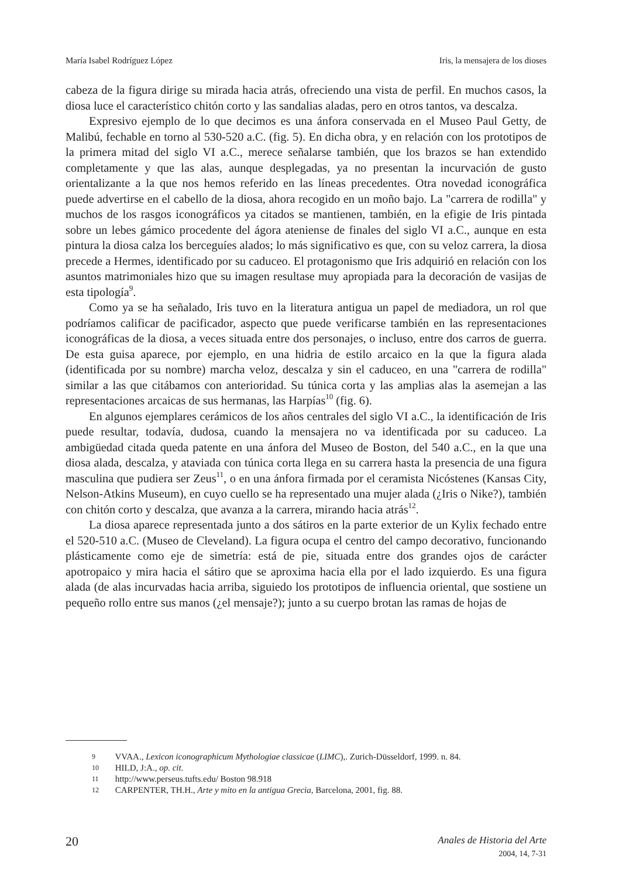María Isabel Rodríguez López Iris, la mensajera de los dioses
cabeza de la figura dirige su mirada hacia atrás, ofreciendo una vista de perfil. En muchos casos, la diosa luce el característico chitón corto y las sandalias aladas, pero en otros tantos, va descalza.
Expresivo ejemplo de lo que decimos es una ánfora conservada en el Museo Paul Getty, de Malibú, fechable en torno al 530-520 a.C. (fig. 5). En dicha obra, y en relación con los prototipos de la primera mitad del siglo VI a.C., merece señalarse también, que los brazos se han extendido completamente y que las alas, aunque desplegadas, ya no presentan la incurvación de gusto orientalizante a la que nos hemos referido en las líneas precedentes. Otra novedad iconográfica puede advertirse en el cabello de la diosa, ahora recogido en un moño bajo. La "carrera de rodilla" y muchos de los rasgos iconográficos ya citados se mantienen, también, en la efigie de Iris pintada sobre un lebes gámico procedente del ágora ateniense de finales del siglo VI a.C., aunque en esta pintura la diosa calza los berceguíes alados; lo más significativo es que, con su veloz carrera, la diosa precede a Hermes, identificado por su caduceo. El protagonismo que Iris adquirió en relación con los asuntos matrimoniales hizo que su imagen resultase muy apropiada para la decoración de vasijas de esta tipología<sup>9</sup>.
Como ya se ha señalado, Iris tuvo en la literatura antigua un papel de mediadora, un rol que podríamos calificar de pacificador, aspecto que puede verificarse también en las representaciones iconográficas de la diosa, a veces situada entre dos personajes, o incluso, entre dos carros de guerra. De esta guisa aparece, por ejemplo, en una hidria de estilo arcaico en la que la figura alada (identificada por su nombre) marcha veloz, descalza y sin el caduceo, en una "carrera de rodilla" similar a las que citábamos con anterioridad. Su túnica corta y las amplias alas la asemejan a las representaciones arcaicas de sus hermanas, las Harpías<sup>10</sup> (fig. 6).
En algunos ejemplares cerámicos de los años centrales del siglo VI a.C., la identificación de Iris puede resultar, todavía, dudosa, cuando la mensajera no va identificada por su caduceo. La ambigüedad citada queda patente en una ánfora del Museo de Boston, del 540 a.C., en la que una diosa alada, descalza, y ataviada con túnica corta llega en su carrera hasta la presencia de una figura masculina que pudiera ser Zeus<sup>11</sup>, o en una ánfora firmada por el ceramista Nicóstenes (Kansas City, Nelson-Atkins Museum), en cuyo cuello se ha representado una mujer alada (¿Iris o Nike?), también con chitón corto y descalza, que avanza a la carrera, mirando hacia atrás<sup>12</sup>.
La diosa aparece representada junto a dos sátiros en la parte exterior de un Kylix fechado entre el 520-510 a.C. (Museo de Cleveland). La figura ocupa el centro del campo decorativo, funcionando plásticamente como eje de simetría: está de pie, situada entre dos grandes ojos de carácter apotropaico y mira hacia el sátiro que se aproxima hacia ella por el lado izquierdo. Es una figura alada (de alas incurvadas hacia arriba, siguiedo los prototipos de influencia oriental, que sostiene un pequeño rollo entre sus manos (¿el mensaje?); junto a su cuerpo brotan las ramas de hojas de
9 VVAA., Lexicon iconographicum Mythologiae classicae (LIMC),. Zurich-Düsseldorf, 1999. n. 84.
10 HILD, J:A., op. cit.
11 http://www.perseus.tufts.edu/ Boston 98.918
12 CARPENTER, TH.H., Arte y mito en la antigua Grecia, Barcelona, 2001, fig. 88.
20
Anales de Historia del Arte
2004, 14, 7-31